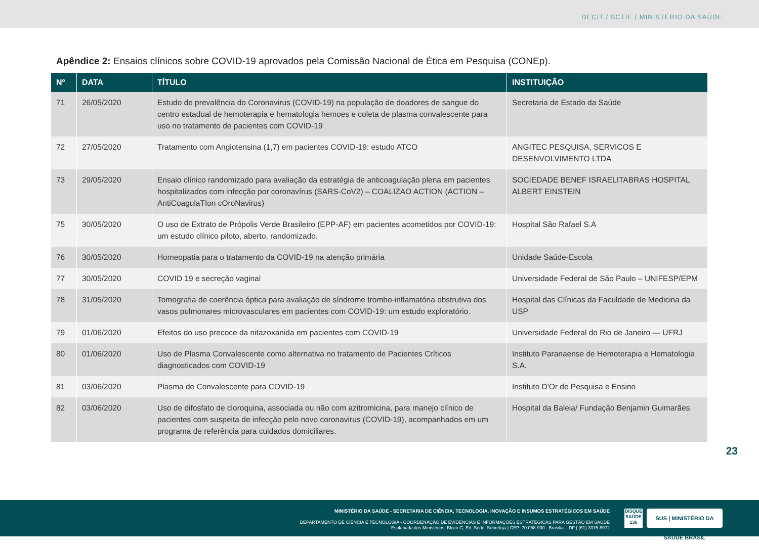DECIT / SCTIE / MINISTÉRIO DA SAÚDE
Apêndice 2: Ensaios clínicos sobre COVID-19 aprovados pela Comissão Nacional de Ética em Pesquisa (CONEp).
| Nº | DATA | TÍTULO | INSTITUIÇÃO |
| --- | --- | --- | --- |
| 71 | 26/05/2020 | Estudo de prevalência do Coronavirus (COVID-19) na população de doadores de sangue do centro estadual de hemoterapia e hematologia hemoes e coleta de plasma convalescente para uso no tratamento de pacientes com COVID-19 | Secretaria de Estado da Saúde |
| 72 | 27/05/2020 | Tratamento com Angiotensina (1,7) em pacientes COVID-19: estudo ATCO | ANGITEC PESQUISA, SERVICOS E DESENVOLVIMENTO LTDA |
| 73 | 29/05/2020 | Ensaio clínico randomizado para avaliação da estratégia de anticoagulação plena em pacientes hospitalizados com infecção por coronavírus (SARS-CoV2) – COALIZAO ACTION (ACTION – AntiCoagulaTIon cOroNavirus) | SOCIEDADE BENEF ISRAELITABRAS HOSPITAL ALBERT EINSTEIN |
| 75 | 30/05/2020 | O uso de Extrato de Própolis Verde Brasileiro (EPP-AF) em pacientes acometidos por COVID-19: um estudo clínico piloto, aberto, randomizado. | Hospital São Rafael S.A |
| 76 | 30/05/2020 | Homeopatia para o tratamento da COVID-19 na atenção primária | Unidade Saúde-Escola |
| 77 | 30/05/2020 | COVID 19 e secreção vaginal | Universidade Federal de São Paulo – UNIFESP/EPM |
| 78 | 31/05/2020 | Tomografia de coerência óptica para avaliação de síndrome trombo-inflamatória obstrutiva dos vasos pulmonares microvasculares em pacientes com COVID-19: um estudo exploratório. | Hospital das Clínicas da Faculdade de Medicina da USP |
| 79 | 01/06/2020 | Efeitos do uso precoce da nitazoxanida em pacientes com COVID-19 | Universidade Federal do Rio de Janeiro — UFRJ |
| 80 | 01/06/2020 | Uso de Plasma Convalescente como alternativa no tratamento de Pacientes Críticos diagnosticados com COVID-19 | Instituto Paranaense de Hemoterapia e Hematologia S.A. |
| 81 | 03/06/2020 | Plasma de Convalescente para COVID-19 | Instituto D'Or de Pesquisa e Ensino |
| 82 | 03/06/2020 | Uso de difosfato de cloroquina, associada ou não com azitromicina, para manejo clínico de pacientes com suspeita de infecção pelo novo coronavirus (COVID-19), acompanhados em um programa de referência para cuidados domiciliares. | Hospital da Baleia/ Fundação Benjamin Guimarães |
23
MINISTÉRIO DA SAÚDE - SECRETARIA DE CIÊNCIA, TECNOLOGIA, INOVAÇÃO E INSUMOS ESTRATÉGICOS EM SAÚDE
DEPARTAMENTO DE CIÊNCIA E TECNOLOGIA - COORDENAÇÃO DE EVIDÊNCIAS E INFORMAÇÕES ESTRATÉGICAS PARA GESTÃO EM SAÚDE
Esplanada dos Ministérios. Bloco G, Ed. Sede, Sobreloja | CEP: 70.058-900 - Brasilia – DF | (61) 3315-8972
DISQUE SAÚDE 136
SUS | MINISTÉRIO DA SAÚDE BRASIL